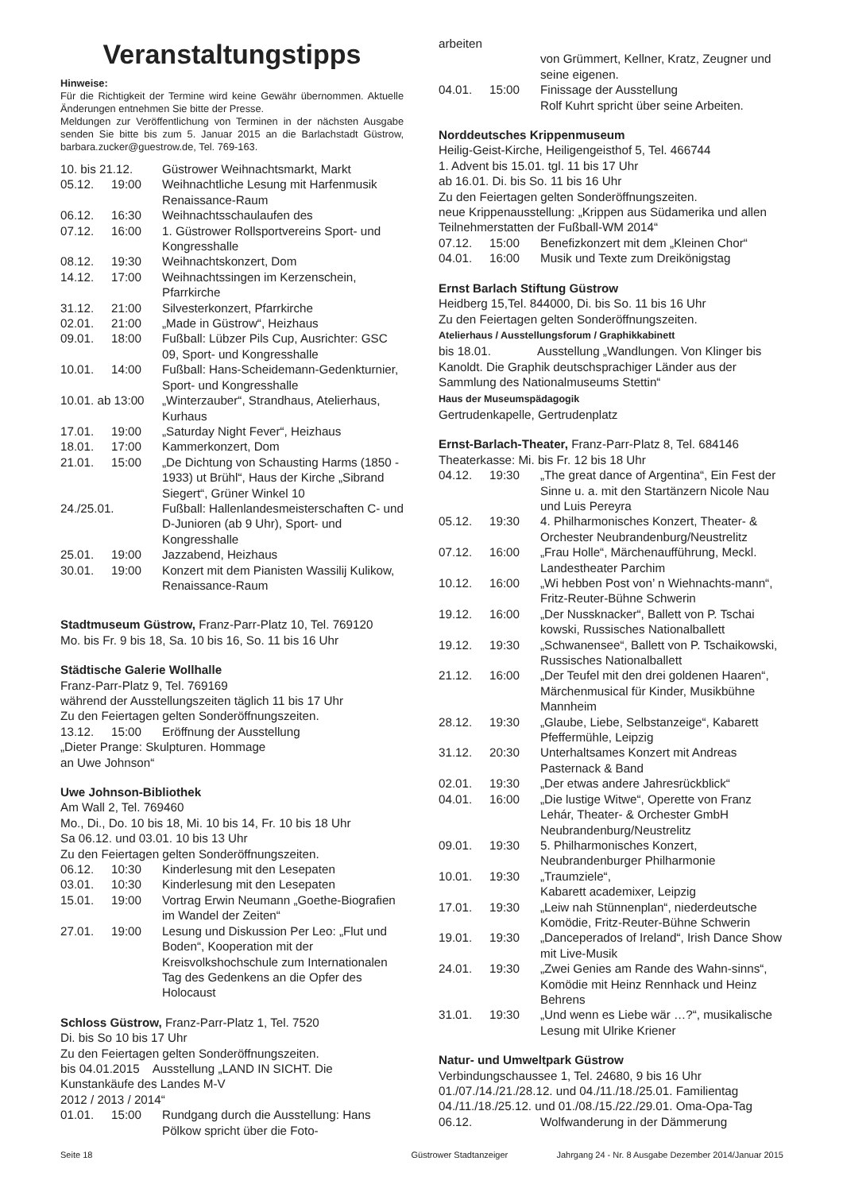Veranstaltungstipps
Hinweise:
Für die Richtigkeit der Termine wird keine Gewähr übernommen. Aktuelle Änderungen entnehmen Sie bitte der Presse.
Meldungen zur Veröffentlichung von Terminen in der nächsten Ausgabe senden Sie bitte bis zum 5. Januar 2015 an die Barlachstadt Güstrow, barbara.zucker@guestrow.de, Tel. 769-163.
| 10. bis 21.12. | | Güstrower Weihnachtsmarkt, Markt |
| 05.12. | 19:00 | Weihnachtliche Lesung mit Harfenmusik Renaissance-Raum |
| 06.12. | 16:30 | Weihnachtsschaulaufen des |
| 07.12. | 16:00 | 1. Güstrower Rollsportvereins Sport- und Kongresshalle |
| 08.12. | 19:30 | Weihnachtskonzert, Dom |
| 14.12. | 17:00 | Weihnachtssingen im Kerzenschein, Pfarrkirche |
| 31.12. | 21:00 | Silvesterkonzert, Pfarrkirche |
| 02.01. | 21:00 | „Made in Güstrow“, Heizhaus |
| 09.01. | 18:00 | Fußball: Lübzer Pils Cup, Ausrichter: GSC 09, Sport- und Kongresshalle |
| 10.01. | 14:00 | Fußball: Hans-Scheidemann-Gedenkturnier, Sport- und Kongresshalle |
| 10.01. ab 13:00 | | „Winterzauber“, Strandhaus, Atelierhaus, Kurhaus |
| 17.01. | 19:00 | „Saturday Night Fever“, Heizhaus |
| 18.01. | 17:00 | Kammerkonzert, Dom |
| 21.01. | 15:00 | „De Dichtung von Schausting Harms (1850 - 1933) ut Brühl“, Haus der Kirche „Sibrand Siegert“, Grüner Winkel 10 |
| 24./25.01. | | Fußball: Hallenlandesmeisterschaften C- und D-Junioren (ab 9 Uhr), Sport- und Kongresshalle |
| 25.01. | 19:00 | Jazzabend, Heizhaus |
| 30.01. | 19:00 | Konzert mit dem Pianisten Wassilij Kulikow, Renaissance-Raum |
Stadtmuseum Güstrow, Franz-Parr-Platz 10, Tel. 769120
Mo. bis Fr. 9 bis 18, Sa. 10 bis 16, So. 11 bis 16 Uhr
Städtische Galerie Wollhalle
Franz-Parr-Platz 9, Tel. 769169
während der Ausstellungszeiten täglich 11 bis 17 Uhr
Zu den Feiertagen gelten Sonderöffnungszeiten.
| 13.12. | 15:00 | Eröffnung der Ausstellung |
„Dieter Prange: Skulpturen. Hommage
an Uwe Johnson“
Uwe Johnson-Bibliothek
Am Wall 2, Tel. 769460
Mo., Di., Do. 10 bis 18, Mi. 10 bis 14, Fr. 10 bis 18 Uhr
Sa 06.12. und 03.01. 10 bis 13 Uhr
Zu den Feiertagen gelten Sonderöffnungszeiten.
| 06.12. | 10:30 | Kinderlesung mit den Lesepaten |
| 03.01. | 10:30 | Kinderlesung mit den Lesepaten |
| 15.01. | 19:00 | Vortrag Erwin Neumann „Goethe-Biografien im Wandel der Zeiten“ |
| 27.01. | 19:00 | Lesung und Diskussion Per Leo: „Flut und Boden“, Kooperation mit der Kreisvolkshochschule zum Internationalen Tag des Gedenkens an die Opfer des Holocaust |
Schloss Güstrow, Franz-Parr-Platz 1, Tel. 7520
Di. bis So 10 bis 17 Uhr
Zu den Feiertagen gelten Sonderöffnungszeiten.
bis 04.01.2015 Ausstellung „LAND IN SICHT. Die Kunstankäufe des Landes M-V
2012 / 2013 / 2014“
| 01.01. | 15:00 | Rundgang durch die Ausstellung: Hans Pölkow spricht über die Foto- |
arbeiten
| | | von Grümmert, Kellner, Kratz, Zeugner und seine eigenen. |
| 04.01. | 15:00 | Finissage der Ausstellung Rolf Kuhrt spricht über seine Arbeiten. |
Norddeutsches Krippenmuseum
Heilig-Geist-Kirche, Heiligengeisthof 5, Tel. 466744
1. Advent bis 15.01. tgl. 11 bis 17 Uhr
ab 16.01. Di. bis So. 11 bis 16 Uhr
Zu den Feiertagen gelten Sonderöffnungszeiten.
neue Krippenausstellung: „Krippen aus Südamerika und allen Teilnehmerstatten der Fußball-WM 2014“
| 07.12. | 15:00 | Benefizkonzert mit dem „Kleinen Chor“ |
| 04.01. | 16:00 | Musik und Texte zum Dreikönigstag |
Ernst Barlach Stiftung Güstrow
Heidberg 15,Tel. 844000, Di. bis So. 11 bis 16 Uhr
Zu den Feiertagen gelten Sonderöffnungszeiten.
Atelierhaus / Ausstellungsforum / Graphikkabinett
bis 18.01. Ausstellung „Wandlungen. Von Klinger bis Kanoldt. Die Graphik deutschsprachiger Länder aus der Sammlung des Nationalmuseums Stettin“
Haus der Museumspädagogik
Gertrudenkapelle, Gertrudenplatz
Ernst-Barlach-Theater, Franz-Parr-Platz 8, Tel. 684146
Theaterkasse: Mi. bis Fr. 12 bis 18 Uhr
| 04.12. | 19:30 | „The great dance of Argentina“, Ein Fest der Sinne u. a. mit den Startänzern Nicole Nau und Luis Pereyra |
| 05.12. | 19:30 | 4. Philharmonisches Konzert, Theater- & Orchester Neubrandenburg/Neustrelitz |
| 07.12. | 16:00 | „Frau Holle“, Märchenaufführung, Meckl. Landestheater Parchim |
| 10.12. | 16:00 | „Wi hebben Post von’ n Wiehnachts-mann“, Fritz-Reuter-Bühne Schwerin |
| 19.12. | 16:00 | „Der Nussknacker“, Ballett von P. Tschai kowski, Russisches Nationalballett |
| 19.12. | 19:30 | „Schwanensee“, Ballett von P. Tschaikowski, Russisches Nationalballett |
| 21.12. | 16:00 | „Der Teufel mit den drei goldenen Haaren“, Märchenmusical für Kinder, Musikbühne Mannheim |
| 28.12. | 19:30 | „Glaube, Liebe, Selbstanzeige“, Kabarett Pfeffermühle, Leipzig |
| 31.12. | 20:30 | Unterhaltsames Konzert mit Andreas Pasternack & Band |
| 02.01. | 19:30 | „Der etwas andere Jahresrückblick“ |
| 04.01. | 16:00 | „Die lustige Witwe“, Operette von Franz Lehár, Theater- & Orchester GmbH Neubrandenburg/Neustrelitz |
| 09.01. | 19:30 | 5. Philharmonisches Konzert, Neubrandenburger Philharmonie |
| 10.01. | 19:30 | „Traumziele“, Kabarett academixer, Leipzig |
| 17.01. | 19:30 | „Leiw nah Stünnenplan“, niederdeutsche Komödie, Fritz-Reuter-Bühne Schwerin |
| 19.01. | 19:30 | „Danceperados of Ireland“, Irish Dance Show mit Live-Musik |
| 24.01. | 19:30 | „Zwei Genies am Rande des Wahn-sinns“, Komödie mit Heinz Rennhack und Heinz Behrens |
| 31.01. | 19:30 | „Und wenn es Liebe wär …?“, musikalische Lesung mit Ulrike Kriener |
Natur- und Umweltpark Güstrow
Verbindungschaussee 1, Tel. 24680, 9 bis 16 Uhr
01./07./14./21./28.12. und 04./11./18./25.01. Familientag
04./11./18./25.12. und 01./08./15./22./29.01. Oma-Opa-Tag
| 06.12. | Wolfwanderung in der Dämmerung |
Seite 18 Güstrower Stadtanzeiger Jahrgang 24 - Nr. 8 Ausgabe Dezember 2014/Januar 2015